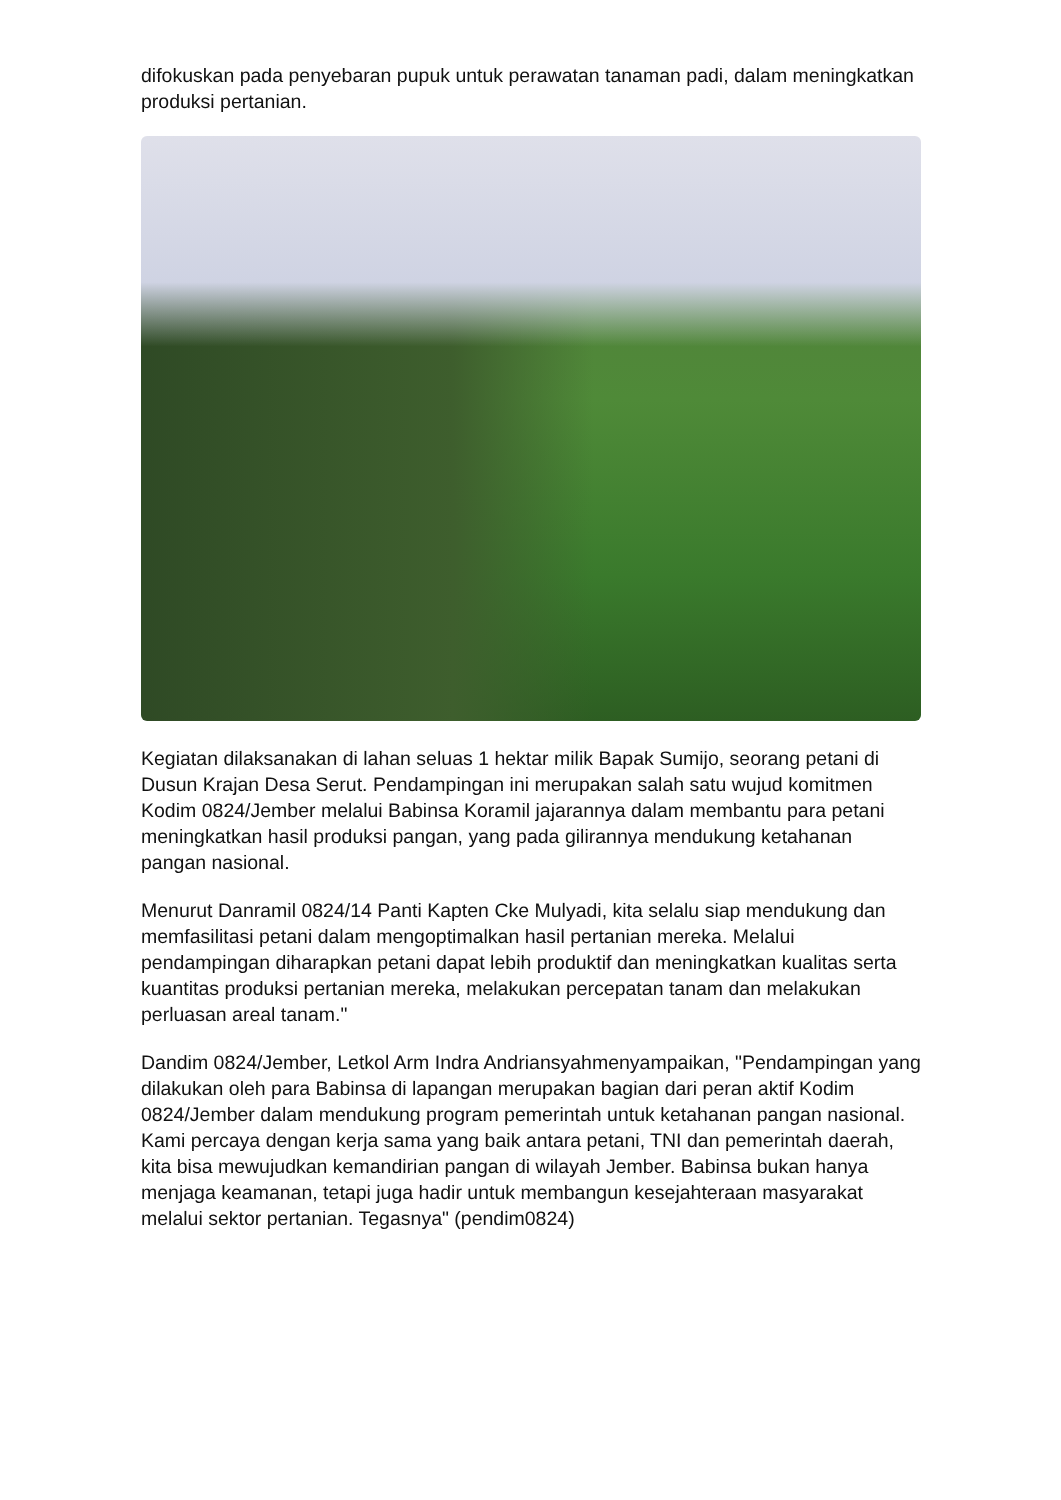difokuskan pada penyebaran pupuk untuk perawatan tanaman padi, dalam meningkatkan produksi pertanian.
Kegiatan dilaksanakan di lahan seluas 1 hektar milik Bapak Sumijo, seorang petani di Dusun Krajan Desa Serut. Pendampingan ini merupakan salah satu wujud komitmen Kodim 0824/Jember melalui Babinsa Koramil jajarannya dalam membantu para petani meningkatkan hasil produksi pangan, yang pada gilirannya mendukung ketahanan pangan nasional.
Menurut Danramil 0824/14 Panti Kapten Cke Mulyadi, kita selalu siap mendukung dan memfasilitasi petani dalam mengoptimalkan hasil pertanian mereka. Melalui pendampingan diharapkan petani dapat lebih produktif dan meningkatkan kualitas serta kuantitas produksi pertanian mereka, melakukan percepatan tanam dan melakukan perluasan areal tanam."
Dandim 0824/Jember, Letkol Arm Indra Andriansyahmenyampaikan, "Pendampingan yang dilakukan oleh para Babinsa di lapangan merupakan bagian dari peran aktif Kodim 0824/Jember dalam mendukung program pemerintah untuk ketahanan pangan nasional. Kami percaya dengan kerja sama yang baik antara petani, TNI dan pemerintah daerah, kita bisa mewujudkan kemandirian pangan di wilayah Jember. Babinsa bukan hanya menjaga keamanan, tetapi juga hadir untuk membangun kesejahteraan masyarakat melalui sektor pertanian. Tegasnya" (pendim0824)